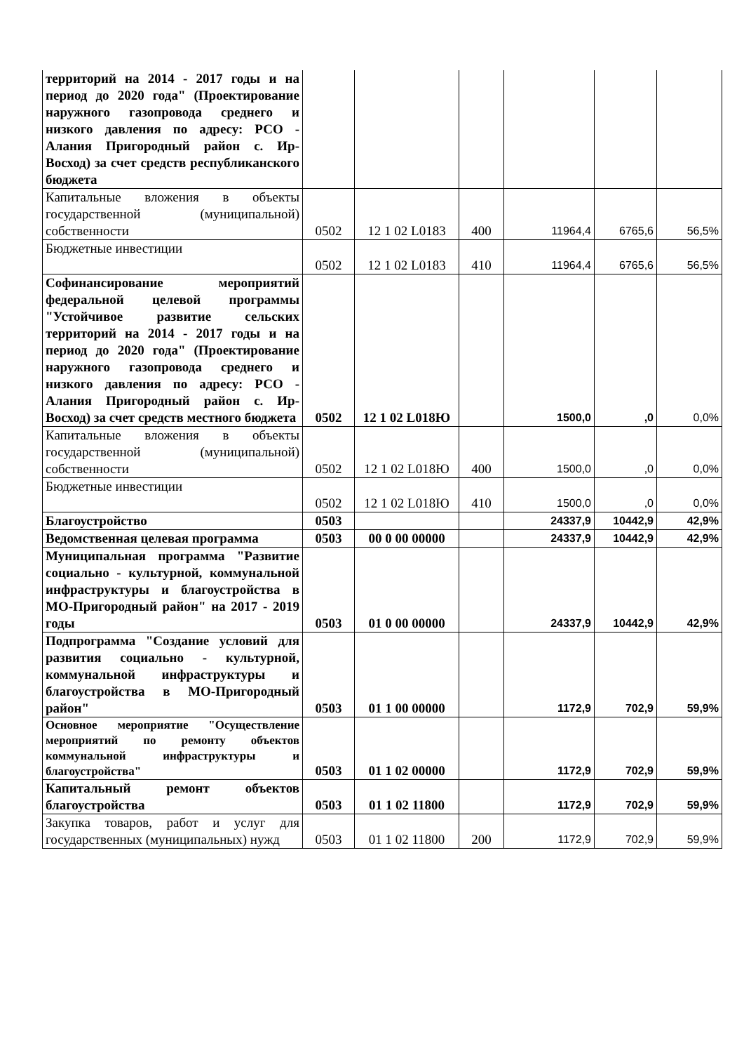| территорий на 2014 - 2017 годы и на период до 2020 года" (Проектирование наружного газопровода среднего и низкого давления по адресу: РСО - Алания Пригородный район с. Ир-Восход) за счет средств республиканского бюджета | | | | | | |
| Капитальные вложения в объекты государственной (муниципальной) собственности | 0502 | 12 1 02 L0183 | 400 | 11964,4 | 6765,6 | 56,5% |
| Бюджетные инвестиции | 0502 | 12 1 02 L0183 | 410 | 11964,4 | 6765,6 | 56,5% |
| Софинансирование мероприятий федеральной целевой программы "Устойчивое развитие сельских территорий на 2014 - 2017 годы и на период до 2020 года" (Проектирование наружного газопровода среднего и низкого давления по адресу: РСО - Алания Пригородный район с. Ир-Восход) за счет средств местного бюджета | 0502 | 12 1 02 L018Ю | | 1500,0 | ,0 | 0,0% |
| Капитальные вложения в объекты государственной (муниципальной) собственности | 0502 | 12 1 02 L018Ю | 400 | 1500,0 | ,0 | 0,0% |
| Бюджетные инвестиции | 0502 | 12 1 02 L018Ю | 410 | 1500,0 | ,0 | 0,0% |
| Благоустройство | 0503 | | | 24337,9 | 10442,9 | 42,9% |
| Ведомственная целевая программа | 0503 | 00 0 00 00000 | | 24337,9 | 10442,9 | 42,9% |
| Муниципальная программа "Развитие социально - культурной, коммунальной инфраструктуры и благоустройства в МО-Пригородный район" на 2017 - 2019 годы | 0503 | 01 0 00 00000 | | 24337,9 | 10442,9 | 42,9% |
| Подпрограмма "Создание условий для развития социально - культурной, коммунальной инфраструктуры и благоустройства в МО-Пригородный район" | 0503 | 01 1 00 00000 | | 1172,9 | 702,9 | 59,9% |
| Основное мероприятие "Осуществление мероприятий по ремонту объектов коммунальной инфраструктуры и благоустройства" | 0503 | 01 1 02 00000 | | 1172,9 | 702,9 | 59,9% |
| Капитальный ремонт объектов благоустройства | 0503 | 01 1 02 11800 | | 1172,9 | 702,9 | 59,9% |
| Закупка товаров, работ и услуг для государственных (муниципальных) нужд | 0503 | 01 1 02 11800 | 200 | 1172,9 | 702,9 | 59,9% |